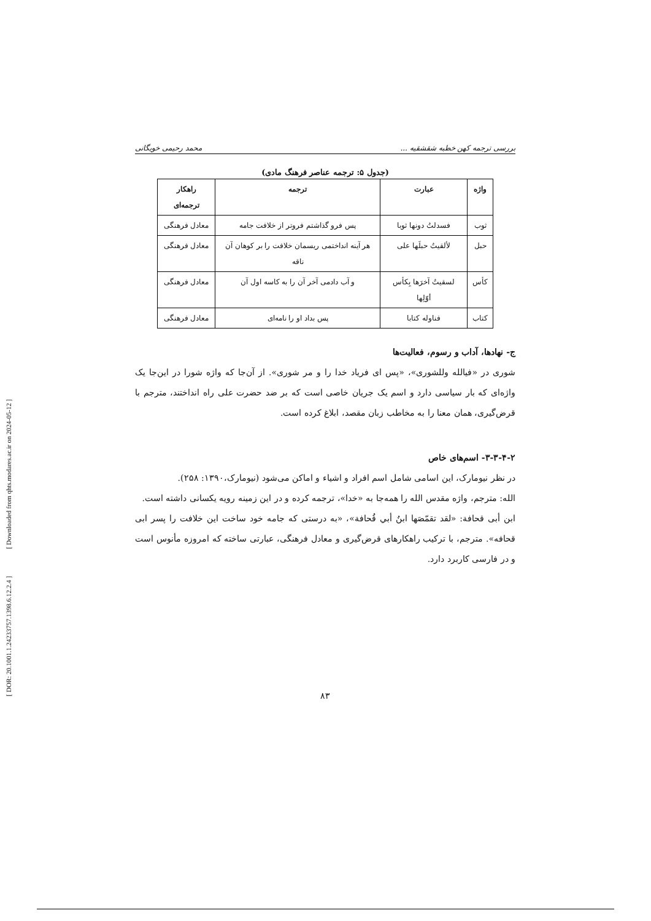[ DOR: 20.1001.1.24233757.1398.6.12.2.4 ] [ Downloaded from qhts.modares.ac.ir on 2024-05-12 ]
بررسی ترجمه کهن خطبه شقشقیه ... محمد رحیمی خویگانی
(جدول ۵: ترجمه عناصر فرهنگ مادی)
| واژه | عبارت | ترجمه | راهکار ترجمه‌ای |
| --- | --- | --- | --- |
| ثوب | فسدلتُ دونها ثوبا | پس فرو گذاشتم فروتر از خلافت جامه | معادل فرهنگی |
| حبل | لألقیتُ حبلَها علی | هر آینه انداختمی ریسمان خلافت را بر کوهان آن ناقه | معادل فرهنگی |
| کأس | لسقیتُ آخرَها بِکأس أوّلِها | و آب دادمی آخر آن را به کاسه اول آن | معادل فرهنگی |
| کتاب | فناوله کتابا | پس بداد او را نامه‌ای | معادل فرهنگی |
ج- نهادها، آداب و رسوم، فعالیت‌ها
شوری در «فیالله وللشوری»، «پس ای فریاد خدا را و مر شوری». از آن‌جا که واژه شورا در این‌جا یک واژه‌ای که بار سیاسی دارد و اسم یک جریان خاصی است که بر ضد حضرت علی راه انداختند، مترجم با قرض‌گیری، همان معنا را به مخاطب زبان مقصد، ابلاغ کرده است.
۳-۳-۴-۲- اسم‌های خاص
در نظر نیومارک، این اسامی شامل اسم افراد و اشیاء و اماکن می‌شود (نیومارک،۱۳۹۰: ۲۵۸).
الله: مترجم، واژه مقدس الله را همه‌جا به «خدا»، ترجمه کرده و در این زمینه رویه یکسانی داشته است.
ابن أبی قحافة: «لقد تقمّصَها ابنُ أبي قُحافة»، «به درستی که جامه خود ساخت این خلافت را پسر ابی قحافه». مترجم، با ترکیب راهکارهای قرض‌گیری و معادل فرهنگی، عبارتی ساخته که امروزه مأنوس است و در فارسی کاربرد دارد.
۸۳